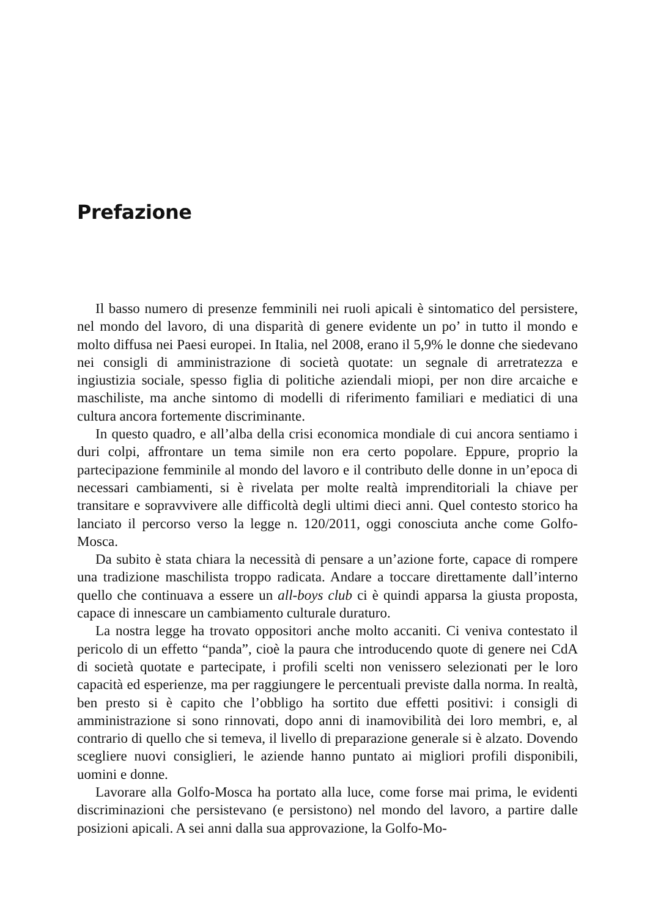Prefazione
Il basso numero di presenze femminili nei ruoli apicali è sintomatico del persistere, nel mondo del lavoro, di una disparità di genere evidente un po’ in tutto il mondo e molto diffusa nei Paesi europei. In Italia, nel 2008, erano il 5,9% le donne che siedevano nei consigli di amministrazione di società quotate: un segnale di arretratezza e ingiustizia sociale, spesso figlia di politiche aziendali miopi, per non dire arcaiche e maschiliste, ma anche sintomo di modelli di riferimento familiari e mediatici di una cultura ancora fortemente discriminante.
In questo quadro, e all’alba della crisi economica mondiale di cui ancora sentiamo i duri colpi, affrontare un tema simile non era certo popolare. Eppure, proprio la partecipazione femminile al mondo del lavoro e il contributo delle donne in un’epoca di necessari cambiamenti, si è rivelata per molte realtà imprenditoriali la chiave per transitare e sopravvivere alle difficoltà degli ultimi dieci anni. Quel contesto storico ha lanciato il percorso verso la legge n. 120/2011, oggi conosciuta anche come Golfo-Mosca.
Da subito è stata chiara la necessità di pensare a un’azione forte, capace di rompere una tradizione maschilista troppo radicata. Andare a toccare direttamente dall’interno quello che continuava a essere un all-boys club ci è quindi apparsa la giusta proposta, capace di innescare un cambiamento culturale duraturo.
La nostra legge ha trovato oppositori anche molto accaniti. Ci veniva contestato il pericolo di un effetto “panda”, cioè la paura che introducendo quote di genere nei CdA di società quotate e partecipate, i profili scelti non venissero selezionati per le loro capacità ed esperienze, ma per raggiungere le percentuali previste dalla norma. In realtà, ben presto si è capito che l’obbligo ha sortito due effetti positivi: i consigli di amministrazione si sono rinnovati, dopo anni di inamovibilità dei loro membri, e, al contrario di quello che si temeva, il livello di preparazione generale si è alzato. Dovendo scegliere nuovi consiglieri, le aziende hanno puntato ai migliori profili disponibili, uomini e donne.
Lavorare alla Golfo-Mosca ha portato alla luce, come forse mai prima, le evidenti discriminazioni che persistevano (e persistono) nel mondo del lavoro, a partire dalle posizioni apicali. A sei anni dalla sua approvazione, la Golfo-Mo-